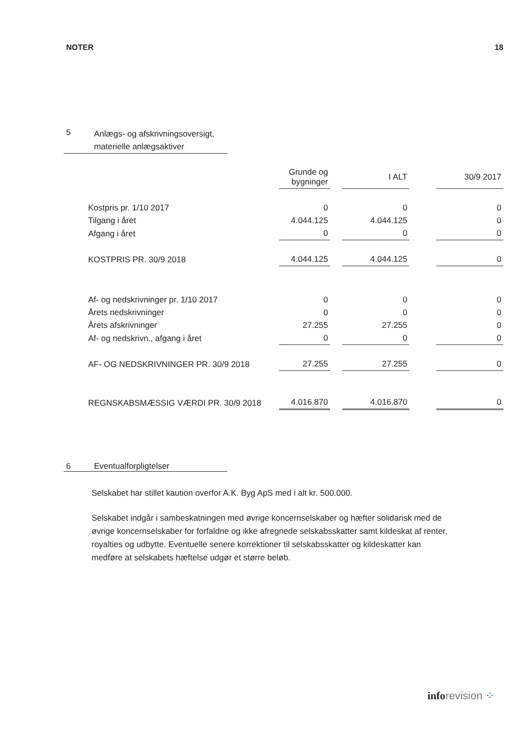NOTER 18
5 Anlægs- og afskrivningsoversigt,
materielle anlægsaktiver
| | Grunde og bygninger | | I ALT | | 30/9 2017 |
| Kostpris pr. 1/10 2017 | 0 | | 0 | | 0 |
| Tilgang i året | 4.044.125 | | 4.044.125 | | 0 |
| Afgang i året | 0 | | 0 | | 0 |
| KOSTPRIS PR. 30/9 2018 | 4.044.125 | | 4.044.125 | | 0 |
| Af- og nedskrivninger pr. 1/10 2017 | 0 | | 0 | | 0 |
| Årets nedskrivninger | 0 | | 0 | | 0 |
| Årets afskrivninger | 27.255 | | 27.255 | | 0 |
| Af- og nedskrivn., afgang i året | 0 | | 0 | | 0 |
| AF- OG NEDSKRIVNINGER PR. 30/9 2018 | 27.255 | | 27.255 | | 0 |
| REGNSKABSMÆSSIG VÆRDI PR. 30/9 2018 | 4.016.870 | | 4.016.870 | | 0 |
6 Eventualforpligtelser
Selskabet har stillet kaution overfor A.K. Byg ApS med i alt kr. 500.000.
Selskabet indgår i sambeskatningen med øvrige koncernselskaber og hæfter solidarisk med de øvrige koncernselskaber for forfaldne og ikke afregnede selskabsskatter samt kildeskat af renter, royalties og udbytte. Eventuelle senere korrektioner til selskabsskatter og kildeskatter kan medføre at selskabets hæftelse udgør et større beløb.
info revision ⁘